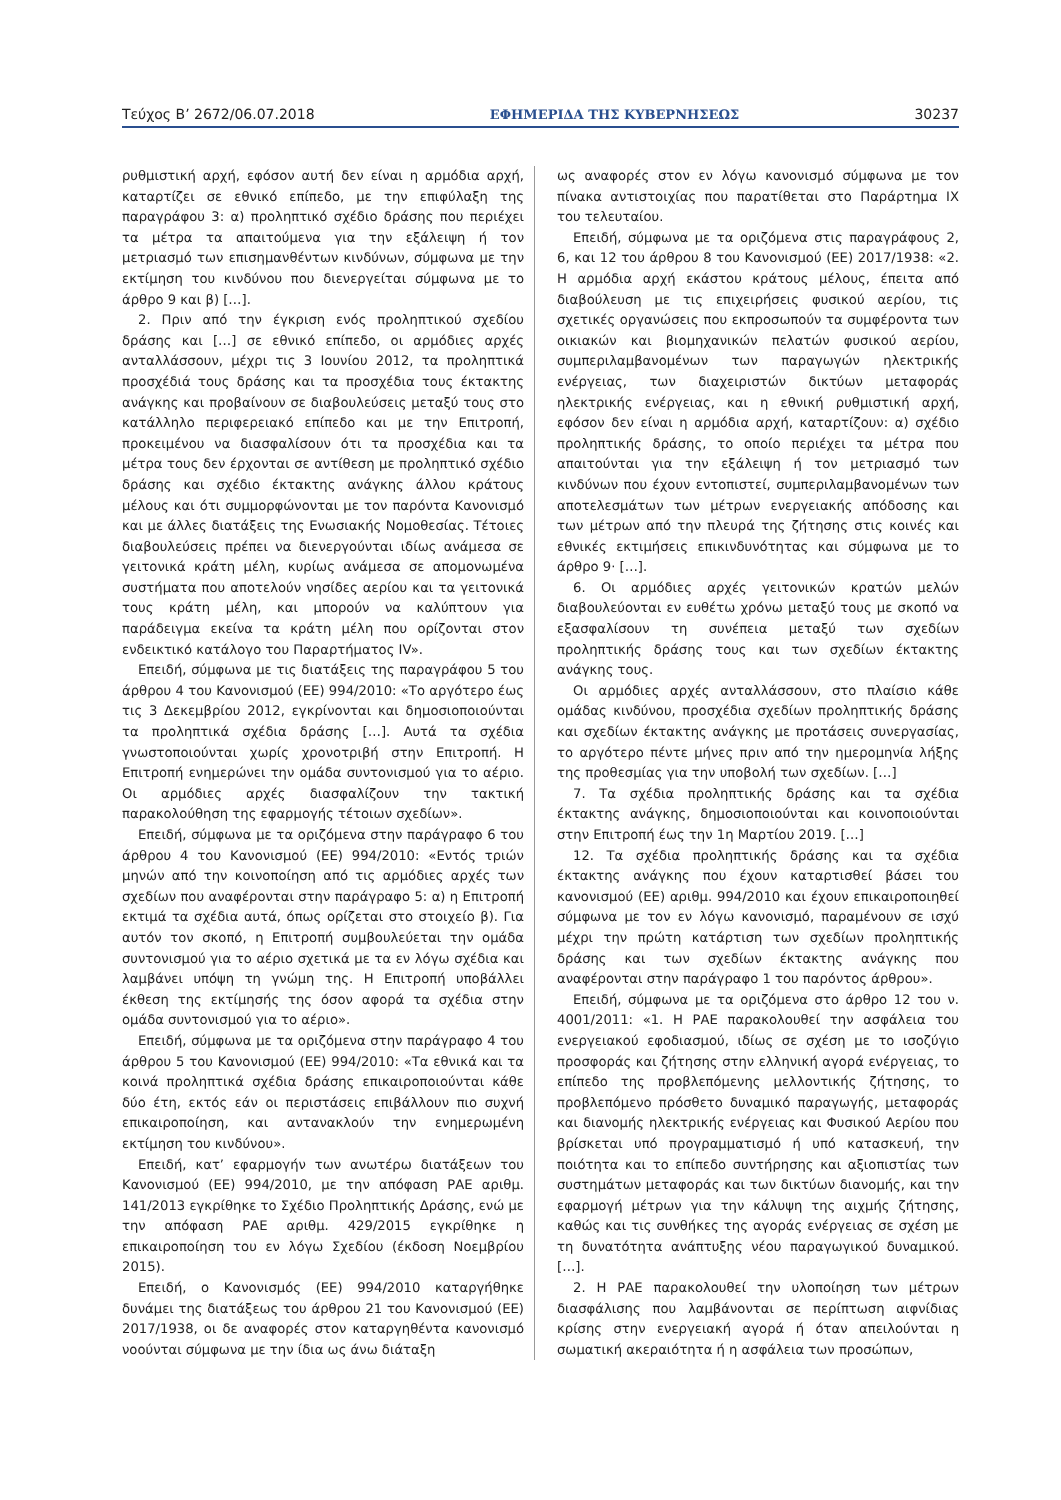Τεύχος Β’ 2672/06.07.2018 ΕΦΗΜΕΡΙΔΑ ΤΗΣ ΚΥΒΕΡΝΗΣΕΩΣ 30237
ρυθμιστική αρχή, εφόσον αυτή δεν είναι η αρμόδια αρχή, καταρτίζει σε εθνικό επίπεδο, με την επιφύλαξη της παραγράφου 3: α) προληπτικό σχέδιο δράσης που περιέχει τα μέτρα τα απαιτούμενα για την εξάλειψη ή τον μετριασμό των επισημανθέντων κινδύνων, σύμφωνα με την εκτίμηση του κινδύνου που διενεργείται σύμφωνα με το άρθρο 9 και β) […].
2. Πριν από την έγκριση ενός προληπτικού σχεδίου δράσης και […] σε εθνικό επίπεδο, οι αρμόδιες αρχές ανταλλάσσουν, μέχρι τις 3 Ιουνίου 2012, τα προληπτικά προσχέδιά τους δράσης και τα προσχέδια τους έκτακτης ανάγκης και προβαίνουν σε διαβουλεύσεις μεταξύ τους στο κατάλληλο περιφερειακό επίπεδο και με την Επιτροπή, προκειμένου να διασφαλίσουν ότι τα προσχέδια και τα μέτρα τους δεν έρχονται σε αντίθεση με προληπτικό σχέδιο δράσης και σχέδιο έκτακτης ανάγκης άλλου κράτους μέλους και ότι συμμορφώνονται με τον παρόντα Κανονισμό και με άλλες διατάξεις της Ενωσιακής Νομοθεσίας. Τέτοιες διαβουλεύσεις πρέπει να διενεργούνται ιδίως ανάμεσα σε γειτονικά κράτη μέλη, κυρίως ανάμεσα σε απομονωμένα συστήματα που αποτελούν νησίδες αερίου και τα γειτονικά τους κράτη μέλη, και μπορούν να καλύπτουν για παράδειγμα εκείνα τα κράτη μέλη που ορίζονται στον ενδεικτικό κατάλογο του Παραρτήματος IV».
Επειδή, σύμφωνα με τις διατάξεις της παραγράφου 5 του άρθρου 4 του Κανονισμού (ΕΕ) 994/2010: «Το αργότερο έως τις 3 Δεκεμβρίου 2012, εγκρίνονται και δημοσιοποιούνται τα προληπτικά σχέδια δράσης […]. Αυτά τα σχέδια γνωστοποιούνται χωρίς χρονοτριβή στην Επιτροπή. Η Επιτροπή ενημερώνει την ομάδα συντονισμού για το αέριο. Οι αρμόδιες αρχές διασφαλίζουν την τακτική παρακολούθηση της εφαρμογής τέτοιων σχεδίων».
Επειδή, σύμφωνα με τα οριζόμενα στην παράγραφο 6 του άρθρου 4 του Κανονισμού (ΕΕ) 994/2010: «Εντός τριών μηνών από την κοινοποίηση από τις αρμόδιες αρχές των σχεδίων που αναφέρονται στην παράγραφο 5: α) η Επιτροπή εκτιμά τα σχέδια αυτά, όπως ορίζεται στο στοιχείο β). Για αυτόν τον σκοπό, η Επιτροπή συμβουλεύεται την ομάδα συντονισμού για το αέριο σχετικά με τα εν λόγω σχέδια και λαμβάνει υπόψη τη γνώμη της. Η Επιτροπή υποβάλλει έκθεση της εκτίμησής της όσον αφορά τα σχέδια στην ομάδα συντονισμού για το αέριο».
Επειδή, σύμφωνα με τα οριζόμενα στην παράγραφο 4 του άρθρου 5 του Κανονισμού (ΕΕ) 994/2010: «Τα εθνικά και τα κοινά προληπτικά σχέδια δράσης επικαιροποιούνται κάθε δύο έτη, εκτός εάν οι περιστάσεις επιβάλλουν πιο συχνή επικαιροποίηση, και αντανακλούν την ενημερωμένη εκτίμηση του κινδύνου».
Επειδή, κατ’ εφαρμογήν των ανωτέρω διατάξεων του Κανονισμού (ΕΕ) 994/2010, με την απόφαση ΡΑΕ αριθμ. 141/2013 εγκρίθηκε το Σχέδιο Προληπτικής Δράσης, ενώ με την απόφαση ΡΑΕ αριθμ. 429/2015 εγκρίθηκε η επικαιροποίηση του εν λόγω Σχεδίου (έκδοση Νοεμβρίου 2015).
Επειδή, ο Κανονισμός (ΕΕ) 994/2010 καταργήθηκε δυνάμει της διατάξεως του άρθρου 21 του Κανονισμού (ΕΕ) 2017/1938, οι δε αναφορές στον καταργηθέντα κανονισμό νοούνται σύμφωνα με την ίδια ως άνω διάταξη
ως αναφορές στον εν λόγω κανονισμό σύμφωνα με τον πίνακα αντιστοιχίας που παρατίθεται στο Παράρτημα IX του τελευταίου.
Επειδή, σύμφωνα με τα οριζόμενα στις παραγράφους 2, 6, και 12 του άρθρου 8 του Κανονισμού (ΕΕ) 2017/1938: «2. Η αρμόδια αρχή εκάστου κράτους μέλους, έπειτα από διαβούλευση με τις επιχειρήσεις φυσικού αερίου, τις σχετικές οργανώσεις που εκπροσωπούν τα συμφέροντα των οικιακών και βιομηχανικών πελατών φυσικού αερίου, συμπεριλαμβανομένων των παραγωγών ηλεκτρικής ενέργειας, των διαχειριστών δικτύων μεταφοράς ηλεκτρικής ενέργειας, και η εθνική ρυθμιστική αρχή, εφόσον δεν είναι η αρμόδια αρχή, καταρτίζουν: α) σχέδιο προληπτικής δράσης, το οποίο περιέχει τα μέτρα που απαιτούνται για την εξάλειψη ή τον μετριασμό των κινδύνων που έχουν εντοπιστεί, συμπεριλαμβανομένων των αποτελεσμάτων των μέτρων ενεργειακής απόδοσης και των μέτρων από την πλευρά της ζήτησης στις κοινές και εθνικές εκτιμήσεις επικινδυνότητας και σύμφωνα με το άρθρο 9· […].
6. Οι αρμόδιες αρχές γειτονικών κρατών μελών διαβουλεύονται εν ευθέτω χρόνω μεταξύ τους με σκοπό να εξασφαλίσουν τη συνέπεια μεταξύ των σχεδίων προληπτικής δράσης τους και των σχεδίων έκτακτης ανάγκης τους.
Οι αρμόδιες αρχές ανταλλάσσουν, στο πλαίσιο κάθε ομάδας κινδύνου, προσχέδια σχεδίων προληπτικής δράσης και σχεδίων έκτακτης ανάγκης με προτάσεις συνεργασίας, το αργότερο πέντε μήνες πριν από την ημερομηνία λήξης της προθεσμίας για την υποβολή των σχεδίων. […]
7. Τα σχέδια προληπτικής δράσης και τα σχέδια έκτακτης ανάγκης, δημοσιοποιούνται και κοινοποιούνται στην Επιτροπή έως την 1η Μαρτίου 2019. […]
12. Τα σχέδια προληπτικής δράσης και τα σχέδια έκτακτης ανάγκης που έχουν καταρτισθεί βάσει του κανονισμού (ΕΕ) αριθμ. 994/2010 και έχουν επικαιροποιηθεί σύμφωνα με τον εν λόγω κανονισμό, παραμένουν σε ισχύ μέχρι την πρώτη κατάρτιση των σχεδίων προληπτικής δράσης και των σχεδίων έκτακτης ανάγκης που αναφέρονται στην παράγραφο 1 του παρόντος άρθρου».
Επειδή, σύμφωνα με τα οριζόμενα στο άρθρο 12 του ν. 4001/2011: «1. Η ΡΑΕ παρακολουθεί την ασφάλεια του ενεργειακού εφοδιασμού, ιδίως σε σχέση με το ισοζύγιο προσφοράς και ζήτησης στην ελληνική αγορά ενέργειας, το επίπεδο της προβλεπόμενης μελλοντικής ζήτησης, το προβλεπόμενο πρόσθετο δυναμικό παραγωγής, μεταφοράς και διανομής ηλεκτρικής ενέργειας και Φυσικού Αερίου που βρίσκεται υπό προγραμματισμό ή υπό κατασκευή, την ποιότητα και το επίπεδο συντήρησης και αξιοπιστίας των συστημάτων μεταφοράς και των δικτύων διανομής, και την εφαρμογή μέτρων για την κάλυψη της αιχμής ζήτησης, καθώς και τις συνθήκες της αγοράς ενέργειας σε σχέση με τη δυνατότητα ανάπτυξης νέου παραγωγικού δυναμικού. […].
2. Η ΡΑΕ παρακολουθεί την υλοποίηση των μέτρων διασφάλισης που λαμβάνονται σε περίπτωση αιφνίδιας κρίσης στην ενεργειακή αγορά ή όταν απειλούνται η σωματική ακεραιότητα ή η ασφάλεια των προσώπων,